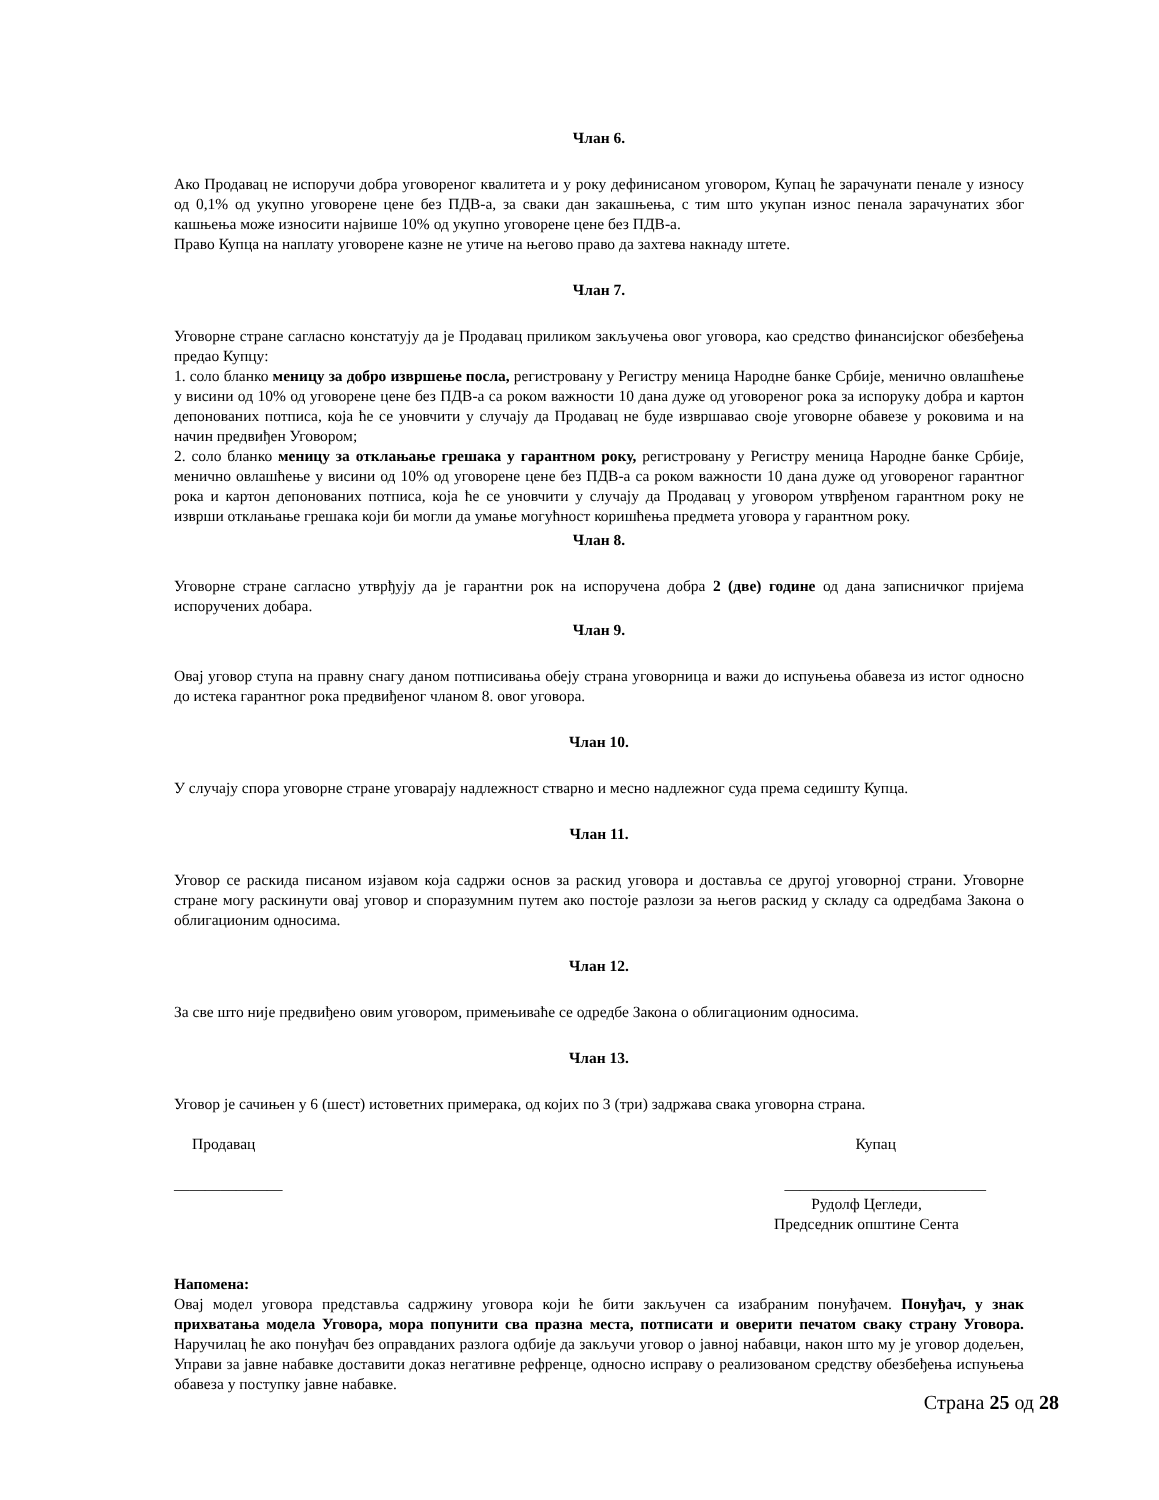Члан 6.
Ако Продавац не испоручи добра уговореног квалитета и у року дефинисаном уговором, Купац ће зарачунати пенале у износу од 0,1% од укупно уговорене цене без ПДВ-а, за сваки дан закашњења, с тим што укупан износ пенала зарачунатих због кашњења може износити највише 10% од укупно уговорене цене без ПДВ-а.
Право Купца на наплату уговорене казне не утиче на његово право да захтева накнаду штете.
Члан 7.
Уговорне стране сагласно констатују да је Продавац приликом закључења овог уговора, као средство финансијског обезбеђења предао Купцу:
1. соло бланко меницу за добро извршење посла, регистровану у Регистру меница Народне банке Србије, менично овлашћење у висини од 10% од уговорене цене без ПДВ-а са роком важности 10 дана дуже од уговореног рока за испоруку добра и картон депонованих потписа, која ће се уновчити у случају да Продавац не буде извршавао своје уговорне обавезе у роковима и на начин предвиђен Уговором;
2. соло бланко меницу за отклањање грешака у гарантном року, регистровану у Регистру меница Народне банке Србије, менично овлашћење у висини од 10% од уговорене цене без ПДВ-а са роком важности 10 дана дуже од уговореног гарантног рока и картон депонованих потписа, која ће се уновчити у случају да Продавац у уговором утврђеном гарантном року не изврши отклањање грешака који би могли да умање могућност коришћења предмета уговора у гарантном року.
Члан 8.
Уговорне стране сагласно утврђују да је гарантни рок на испоручена добра 2 (две) године од дана записничког пријема испоручених добара.
Члан 9.
Овај уговор ступа на правну снагу даном потписивања обеју страна уговорница и важи до испуњења обавеза из истог односно до истека гарантног рока предвиђеног чланом 8. овог уговора.
Члан 10.
У случају спора уговорне стране уговарају надлежност стварно и месно надлежног суда према седишту Купца.
Члан 11.
Уговор се раскида писаном изјавом која садржи основ за раскид уговора и доставља се другој уговорној страни. Уговорне стране могу раскинути овај уговор и споразумним путем ако постоје разлози за његов раскид у складу са одредбама Закона о облигационим односима.
Члан 12.
За све што није предвиђено овим уговором, примењиваће се одредбе Закона о облигационим односима.
Члан 13.
Уговор је сачињен у 6 (шест) истоветних примерака, од којих по 3 (три) задржава свака уговорна страна.
Продавац Купац
______________ __________________________
Рудолф Цегледи,
Председник општине Сента
Напомена:
Овај модел уговора представља садржину уговора који ће бити закључен са изабраним понуђачем. Понуђач, у знак прихватања модела Уговора, мора попунити сва празна места, потписати и оверити печатом сваку страну Уговора. Наручилац ће ако понуђач без оправданих разлога одбије да закључи уговор о јавној набавци, након што му је уговор додељен, Управи за јавне набавке доставити доказ негативне рефренце, односно исправу о реализованом средству обезбеђења испуњења обавеза у поступку јавне набавке.
Страна 25 од 28